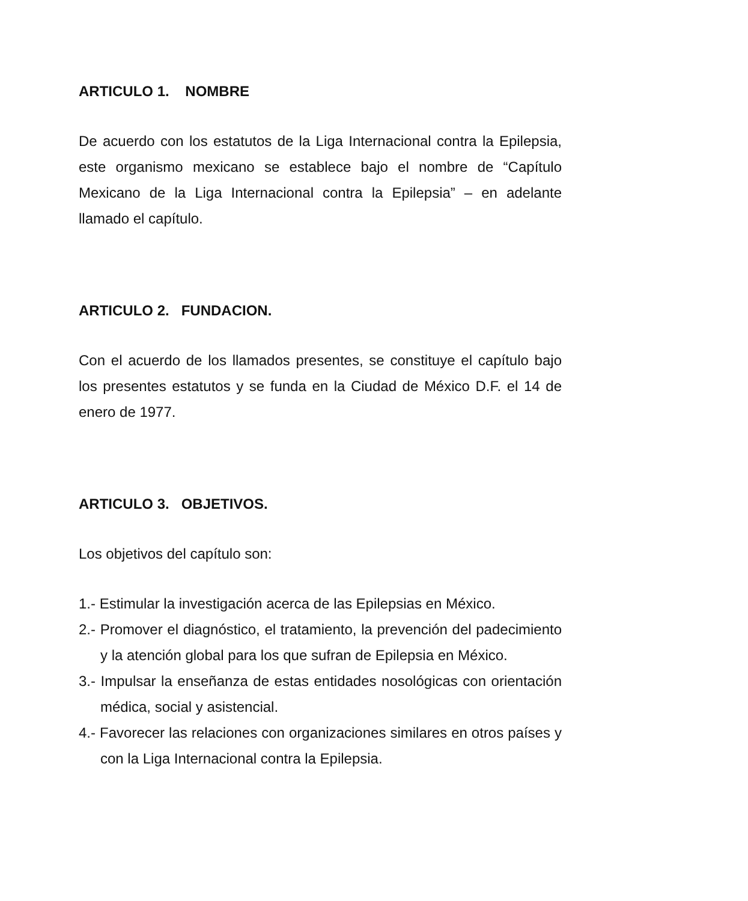ARTICULO 1. NOMBRE
De acuerdo con los estatutos de la Liga Internacional contra la Epilepsia, este organismo mexicano se establece bajo el nombre de “Capítulo Mexicano de la Liga Internacional contra la Epilepsia” – en adelante llamado el capítulo.
ARTICULO 2. FUNDACION.
Con el acuerdo de los llamados presentes, se constituye el capítulo bajo los presentes estatutos y se funda en la Ciudad de México D.F. el 14 de enero de 1977.
ARTICULO 3. OBJETIVOS.
Los objetivos del capítulo son:
1.- Estimular la investigación acerca de las Epilepsias en México.
2.- Promover el diagnóstico, el tratamiento, la prevención del padecimiento y la atención global para los que sufran de Epilepsia en México.
3.- Impulsar la enseñanza de estas entidades nosológicas con orientación médica, social y asistencial.
4.- Favorecer las relaciones con organizaciones similares en otros países y con la Liga Internacional contra la Epilepsia.